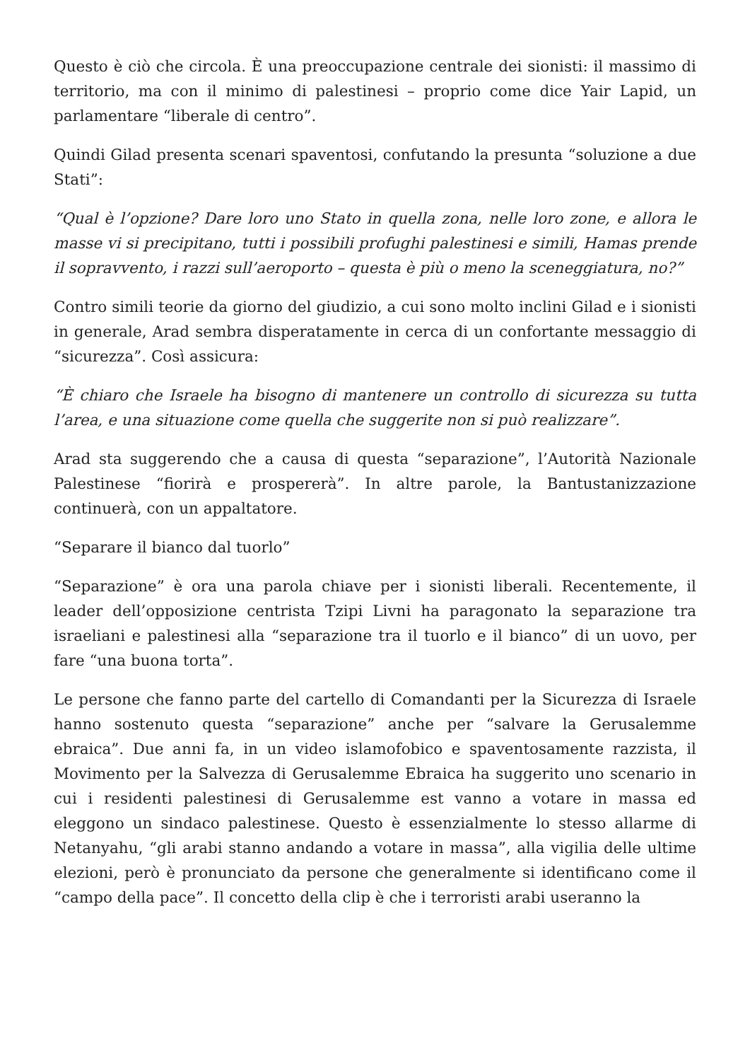Questo è ciò che circola. È una preoccupazione centrale dei sionisti: il massimo di territorio, ma con il minimo di palestinesi – proprio come dice Yair Lapid, un parlamentare “liberale di centro”.
Quindi Gilad presenta scenari spaventosi, confutando la presunta “soluzione a due Stati”:
“Qual è l’opzione? Dare loro uno Stato in quella zona, nelle loro zone, e allora le masse vi si precipitano, tutti i possibili profughi palestinesi e simili, Hamas prende il sopravvento, i razzi sull’aeroporto – questa è più o meno la sceneggiatura, no?”
Contro simili teorie da giorno del giudizio, a cui sono molto inclini Gilad e i sionisti in generale, Arad sembra disperatamente in cerca di un confortante messaggio di “sicurezza”. Così assicura:
“È chiaro che Israele ha bisogno di mantenere un controllo di sicurezza su tutta l’area, e una situazione come quella che suggerite non si può realizzare”.
Arad sta suggerendo che a causa di questa “separazione”, l’Autorità Nazionale Palestinese “fiorirà e prospererà”. In altre parole, la Bantustanizzazione continuerà, con un appaltatore.
“Separare il bianco dal tuorlo”
“Separazione” è ora una parola chiave per i sionisti liberali. Recentemente, il leader dell’opposizione centrista Tzipi Livni ha paragonato la separazione tra israeliani e palestinesi alla “separazione tra il tuorlo e il bianco” di un uovo, per fare “una buona torta”.
Le persone che fanno parte del cartello di Comandanti per la Sicurezza di Israele hanno sostenuto questa “separazione” anche per “salvare la Gerusalemme ebraica”. Due anni fa, in un video islamofobico e spaventosamente razzista, il Movimento per la Salvezza di Gerusalemme Ebraica ha suggerito uno scenario in cui i residenti palestinesi di Gerusalemme est vanno a votare in massa ed eleggono un sindaco palestinese. Questo è essenzialmente lo stesso allarme di Netanyahu, “gli arabi stanno andando a votare in massa”, alla vigilia delle ultime elezioni, però è pronunciato da persone che generalmente si identificano come il “campo della pace”. Il concetto della clip è che i terroristi arabi useranno la